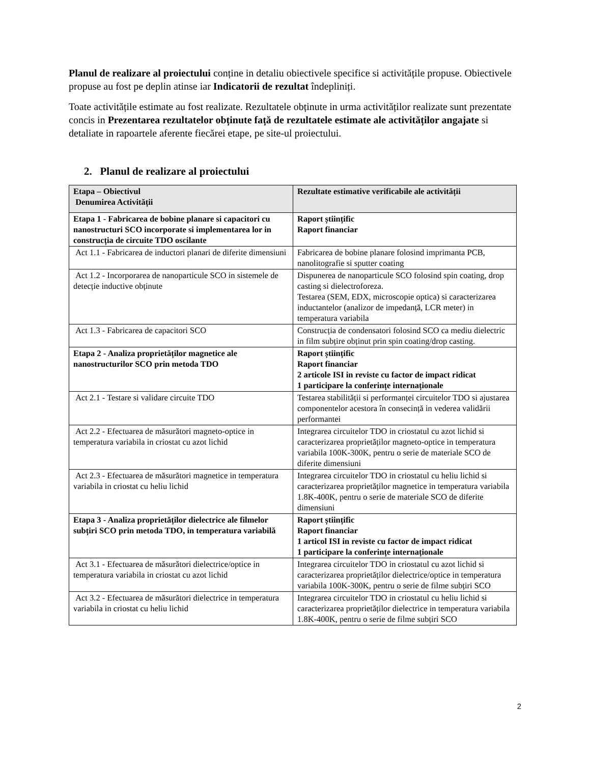Planul de realizare al proiectului conține in detaliu obiectivele specifice si activitățile propuse. Obiectivele propuse au fost pe deplin atinse iar Indicatorii de rezultat îndepliniți.
Toate activitățile estimate au fost realizate. Rezultatele obținute in urma activităților realizate sunt prezentate concis in Prezentarea rezultatelor obținute față de rezultatele estimate ale activităților angajate si detaliate in rapoartele aferente fiecărei etape, pe site-ul proiectului.
2. Planul de realizare al proiectului
| Etapa – Obiectivul Denumirea Activității | Rezultate estimative verificabile ale activității |
| --- | --- |
| Etapa 1 - Fabricarea de bobine planare si capacitori cu nanostructuri SCO incorporate si implementarea lor in construcția de circuite TDO oscilante | Raport științific Raport financiar |
| Act 1.1 - Fabricarea de inductori planari de diferite dimensiuni | Fabricarea de bobine planare folosind imprimanta PCB, nanolitografie si sputter coating |
| Act 1.2 - Incorporarea de nanoparticule SCO in sistemele de detecție inductive obținute | Dispunerea de nanoparticule SCO folosind spin coating, drop casting si dielectroforeza. Testarea (SEM, EDX, microscopie optica) si caracterizarea inductantelor (analizor de impedanță, LCR meter) in temperatura variabila |
| Act 1.3 - Fabricarea de capacitori SCO | Construcția de condensatori folosind SCO ca mediu dielectric in film subțire obținut prin spin coating/drop casting. |
| Etapa 2 - Analiza proprietăților magnetice ale nanostructurilor SCO prin metoda TDO | Raport științific Raport financiar 2 articole ISI in reviste cu factor de impact ridicat 1 participare la conferințe internaționale |
| Act 2.1 - Testare si validare circuite TDO | Testarea stabilității si performanței circuitelor TDO si ajustarea componentelor acestora în consecință in vederea validării performantei |
| Act 2.2 - Efectuarea de măsurători magneto-optice in temperatura variabila in criostat cu azot lichid | Integrarea circuitelor TDO in criostatul cu azot lichid si caracterizarea proprietăților magneto-optice in temperatura variabila 100K-300K, pentru o serie de materiale SCO de diferite dimensiuni |
| Act 2.3 - Efectuarea de măsurători magnetice in temperatura variabila in criostat cu heliu lichid | Integrarea circuitelor TDO in criostatul cu heliu lichid si caracterizarea proprietăților magnetice in temperatura variabila 1.8K-400K, pentru o serie de materiale SCO de diferite dimensiuni |
| Etapa 3 - Analiza proprietăților dielectrice ale filmelor subțiri SCO prin metoda TDO, in temperatura variabilă | Raport științific Raport financiar 1 articol ISI in reviste cu factor de impact ridicat 1 participare la conferințe internaționale |
| Act 3.1 - Efectuarea de măsurători dielectrice/optice in temperatura variabila in criostat cu azot lichid | Integrarea circuitelor TDO in criostatul cu azot lichid si caracterizarea proprietăților dielectrice/optice in temperatura variabila 100K-300K, pentru o serie de filme subțiri SCO |
| Act 3.2 - Efectuarea de măsurători dielectrice in temperatura variabila in criostat cu heliu lichid | Integrarea circuitelor TDO in criostatul cu heliu lichid si caracterizarea proprietăților dielectrice in temperatura variabila 1.8K-400K, pentru o serie de filme subțiri SCO |
2